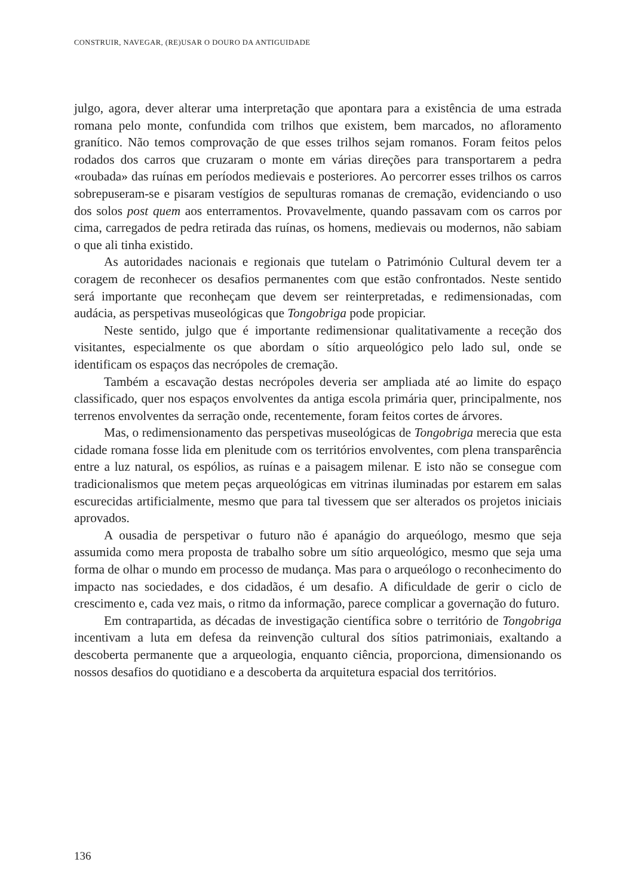CONSTRUIR, NAVEGAR, (RE)USAR O DOURO DA ANTIGUIDADE
julgo, agora, dever alterar uma interpretação que apontara para a existência de uma estrada romana pelo monte, confundida com trilhos que existem, bem marcados, no afloramento granítico. Não temos comprovação de que esses trilhos sejam romanos. Foram feitos pelos rodados dos carros que cruzaram o monte em várias direções para transportarem a pedra «roubada» das ruínas em períodos medievais e posteriores. Ao percorrer esses trilhos os carros sobrepuseram-se e pisaram vestígios de sepulturas romanas de cremação, evidenciando o uso dos solos post quem aos enterramentos. Provavelmente, quando passavam com os carros por cima, carregados de pedra retirada das ruínas, os homens, medievais ou modernos, não sabiam o que ali tinha existido.
As autoridades nacionais e regionais que tutelam o Património Cultural devem ter a coragem de reconhecer os desafios permanentes com que estão confrontados. Neste sentido será importante que reconheçam que devem ser reinterpretadas, e redimensionadas, com audácia, as perspetivas museológicas que Tongobriga pode propiciar.
Neste sentido, julgo que é importante redimensionar qualitativamente a receção dos visitantes, especialmente os que abordam o sítio arqueológico pelo lado sul, onde se identificam os espaços das necrópoles de cremação.
Também a escavação destas necrópoles deveria ser ampliada até ao limite do espaço classificado, quer nos espaços envolventes da antiga escola primária quer, principalmente, nos terrenos envolventes da serração onde, recentemente, foram feitos cortes de árvores.
Mas, o redimensionamento das perspetivas museológicas de Tongobriga merecia que esta cidade romana fosse lida em plenitude com os territórios envolventes, com plena transparência entre a luz natural, os espólios, as ruínas e a paisagem milenar. E isto não se consegue com tradicionalismos que metem peças arqueológicas em vitrinas iluminadas por estarem em salas escurecidas artificialmente, mesmo que para tal tivessem que ser alterados os projetos iniciais aprovados.
A ousadia de perspetivar o futuro não é apanágio do arqueólogo, mesmo que seja assumida como mera proposta de trabalho sobre um sítio arqueológico, mesmo que seja uma forma de olhar o mundo em processo de mudança. Mas para o arqueólogo o reconhecimento do impacto nas sociedades, e dos cidadãos, é um desafio. A dificuldade de gerir o ciclo de crescimento e, cada vez mais, o ritmo da informação, parece complicar a governação do futuro.
Em contrapartida, as décadas de investigação científica sobre o território de Tongobriga incentivam a luta em defesa da reinvenção cultural dos sítios patrimoniais, exaltando a descoberta permanente que a arqueologia, enquanto ciência, proporciona, dimensionando os nossos desafios do quotidiano e a descoberta da arquitetura espacial dos territórios.
136